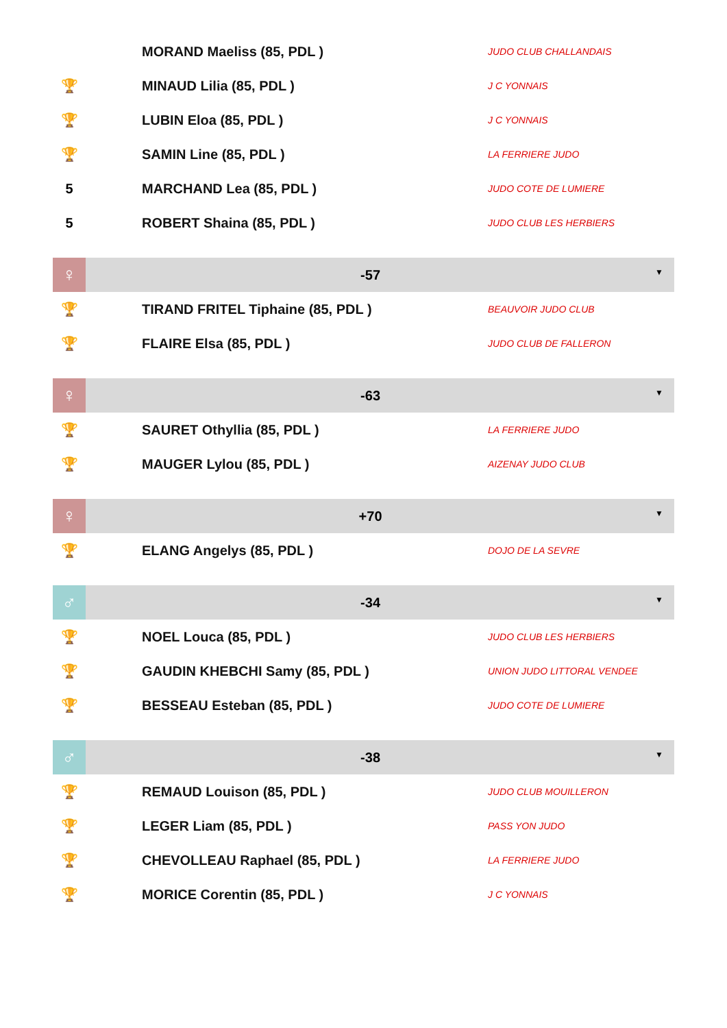| | MORAND Maeliss (85, PDL ) | JUDO CLUB CHALLANDAIS |
| 🏆 | MINAUD Lilia (85, PDL ) | J C YONNAIS |
| 🏆 | LUBIN Eloa (85, PDL ) | J C YONNAIS |
| 🏆 | SAMIN Line (85, PDL ) | LA FERRIERE JUDO |
| 5 | MARCHAND Lea (85, PDL ) | JUDO COTE DE LUMIERE |
| 5 | ROBERT Shaina (85, PDL ) | JUDO CLUB LES HERBIERS |
| ♀ | -57 ▼ | |
| 🏆 | TIRAND FRITEL Tiphaine (85, PDL ) | BEAUVOIR JUDO CLUB |
| 🏆 | FLAIRE Elsa (85, PDL ) | JUDO CLUB DE FALLERON |
| ♀ | -63 ▼ | |
| 🏆 | SAURET Othyllia (85, PDL ) | LA FERRIERE JUDO |
| 🏆 | MAUGER Lylou (85, PDL ) | AIZENAY JUDO CLUB |
| ♀ | +70 ▼ | |
| 🏆 | ELANG Angelys (85, PDL ) | DOJO DE LA SEVRE |
| ♂ | -34 ▼ | |
| 🏆 | NOEL Louca (85, PDL ) | JUDO CLUB LES HERBIERS |
| 🏆 | GAUDIN KHEBCHI Samy (85, PDL ) | UNION JUDO LITTORAL VENDEE |
| 🏆 | BESSEAU Esteban (85, PDL ) | JUDO COTE DE LUMIERE |
| ♂ | -38 ▼ | |
| 🏆 | REMAUD Louison (85, PDL ) | JUDO CLUB MOUILLERON |
| 🏆 | LEGER Liam (85, PDL ) | PASS YON JUDO |
| 🏆 | CHEVOLLEAU Raphael (85, PDL ) | LA FERRIERE JUDO |
| 🏆 | MORICE Corentin (85, PDL ) | J C YONNAIS |